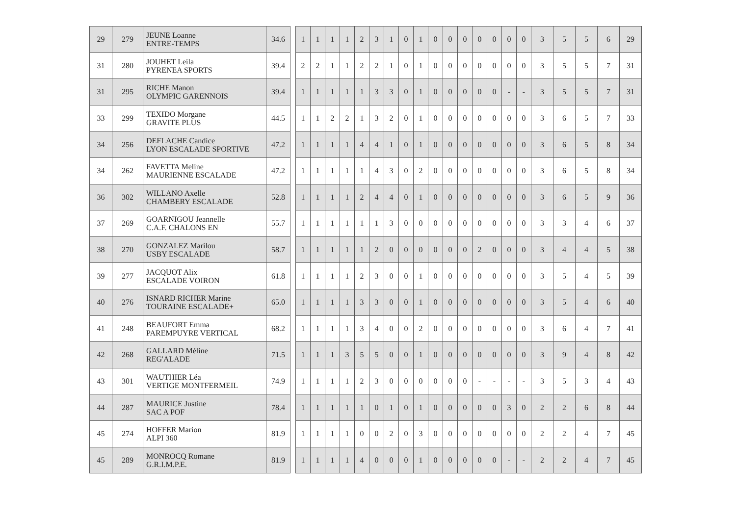| 29 | 279 | JEUNE Loanne ENTRE-TEMPS | 34.6 | | 1 | 1 | 1 | 1 | 2 | 3 | 1 | 0 | 1 | 0 | 0 | 0 | 0 | 0 | 0 | 0 | 3 | 5 | 5 | 6 | 29 |
| 31 | 280 | JOUHET Leila PYRENEA SPORTS | 39.4 | | 2 | 2 | 1 | 1 | 2 | 2 | 1 | 0 | 1 | 0 | 0 | 0 | 0 | 0 | 0 | 0 | 3 | 5 | 5 | 7 | 31 |
| 31 | 295 | RICHE Manon OLYMPIC GARENNOIS | 39.4 | | 1 | 1 | 1 | 1 | 1 | 3 | 3 | 0 | 1 | 0 | 0 | 0 | 0 | 0 | - | - | 3 | 5 | 5 | 7 | 31 |
| 33 | 299 | TEXIDO Morgane GRAVITE PLUS | 44.5 | | 1 | 1 | 2 | 2 | 1 | 3 | 2 | 0 | 1 | 0 | 0 | 0 | 0 | 0 | 0 | 0 | 3 | 6 | 5 | 7 | 33 |
| 34 | 256 | DEFLACHE Candice LYON ESCALADE SPORTIVE | 47.2 | | 1 | 1 | 1 | 1 | 4 | 4 | 1 | 0 | 1 | 0 | 0 | 0 | 0 | 0 | 0 | 0 | 3 | 6 | 5 | 8 | 34 |
| 34 | 262 | FAVETTA Meline MAURIENNE ESCALADE | 47.2 | | 1 | 1 | 1 | 1 | 1 | 4 | 3 | 0 | 2 | 0 | 0 | 0 | 0 | 0 | 0 | 0 | 3 | 6 | 5 | 8 | 34 |
| 36 | 302 | WILLANO Axelle CHAMBERY ESCALADE | 52.8 | | 1 | 1 | 1 | 1 | 2 | 4 | 4 | 0 | 1 | 0 | 0 | 0 | 0 | 0 | 0 | 0 | 3 | 6 | 5 | 9 | 36 |
| 37 | 269 | GOARNIGOU Jeannelle C.A.F. CHALONS EN | 55.7 | | 1 | 1 | 1 | 1 | 1 | 1 | 3 | 0 | 0 | 0 | 0 | 0 | 0 | 0 | 0 | 0 | 3 | 3 | 4 | 6 | 37 |
| 38 | 270 | GONZALEZ Marilou USBY ESCALADE | 58.7 | | 1 | 1 | 1 | 1 | 1 | 2 | 0 | 0 | 0 | 0 | 0 | 0 | 2 | 0 | 0 | 0 | 3 | 4 | 4 | 5 | 38 |
| 39 | 277 | JACQUOT Alix ESCALADE VOIRON | 61.8 | | 1 | 1 | 1 | 1 | 2 | 3 | 0 | 0 | 1 | 0 | 0 | 0 | 0 | 0 | 0 | 0 | 3 | 5 | 4 | 5 | 39 |
| 40 | 276 | ISNARD RICHER Marine TOURAINE ESCALADE+ | 65.0 | | 1 | 1 | 1 | 1 | 3 | 3 | 0 | 0 | 1 | 0 | 0 | 0 | 0 | 0 | 0 | 0 | 3 | 5 | 4 | 6 | 40 |
| 41 | 248 | BEAUFORT Emma PAREMPUYRE VERTICAL | 68.2 | | 1 | 1 | 1 | 1 | 3 | 4 | 0 | 0 | 2 | 0 | 0 | 0 | 0 | 0 | 0 | 0 | 3 | 6 | 4 | 7 | 41 |
| 42 | 268 | GALLARD Méline REG'ALADE | 71.5 | | 1 | 1 | 1 | 3 | 5 | 5 | 0 | 0 | 1 | 0 | 0 | 0 | 0 | 0 | 0 | 0 | 3 | 9 | 4 | 8 | 42 |
| 43 | 301 | WAUTHIER Léa VERTIGE MONTFERMEIL | 74.9 | | 1 | 1 | 1 | 1 | 2 | 3 | 0 | 0 | 0 | 0 | 0 | 0 | - | - | - | - | 3 | 5 | 3 | 4 | 43 |
| 44 | 287 | MAURICE Justine SAC A POF | 78.4 | | 1 | 1 | 1 | 1 | 1 | 0 | 1 | 0 | 1 | 0 | 0 | 0 | 0 | 0 | 3 | 0 | 2 | 2 | 6 | 8 | 44 |
| 45 | 274 | HOFFER Marion ALPI 360 | 81.9 | | 1 | 1 | 1 | 1 | 0 | 0 | 2 | 0 | 3 | 0 | 0 | 0 | 0 | 0 | 0 | 0 | 2 | 2 | 4 | 7 | 45 |
| 45 | 289 | MONROCQ Romane G.R.I.M.P.E. | 81.9 | | 1 | 1 | 1 | 1 | 4 | 0 | 0 | 0 | 1 | 0 | 0 | 0 | 0 | 0 | - | - | 2 | 2 | 4 | 7 | 45 |